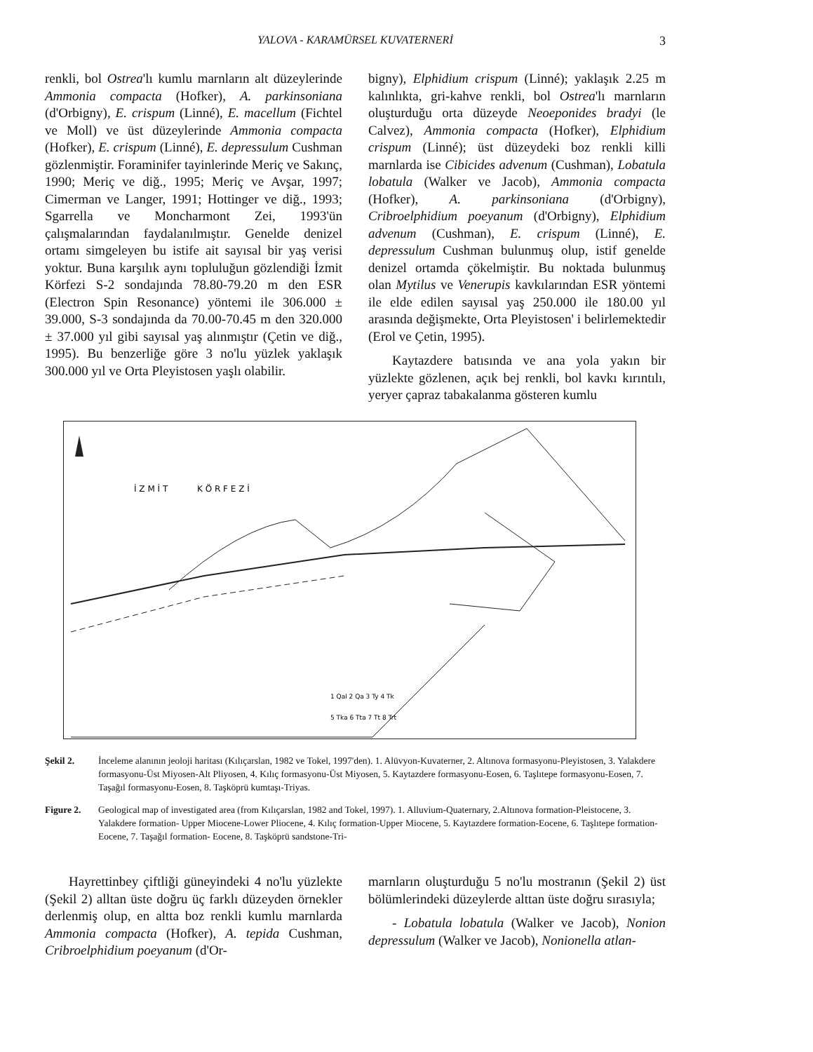YALOVA - KARAMÜRSEL KUVATERNERİ
3
renkli, bol Ostrea'lı kumlu marnların alt düzeylerinde Ammonia compacta (Hofker), A. parkinsoniana (d'Orbigny), E. crispum (Linné), E. macellum (Fichtel ve Moll) ve üst düzeylerinde Ammonia compacta (Hofker), E. crispum (Linné), E. depressulum Cushman gözlenmiştir. Foraminifer tayinlerinde Meriç ve Sakınç, 1990; Meriç ve diğ., 1995; Meriç ve Avşar, 1997; Cimerman ve Langer, 1991; Hottinger ve diğ., 1993; Sgarrella ve Moncharmont Zei, 1993'ün çalışmalarından faydalanılmıştır. Genelde denizel ortamı simgeleyen bu istife ait sayısal bir yaş verisi yoktur. Buna karşılık aynı topluluğun gözlendiği İzmit Körfezi S-2 sondajında 78.80-79.20 m den ESR (Electron Spin Resonance) yöntemi ile 306.000 ± 39.000, S-3 sondajında da 70.00-70.45 m den 320.000 ± 37.000 yıl gibi sayısal yaş alınmıştır (Çetin ve diğ., 1995). Bu benzerliğe göre 3 no'lu yüzlek yaklaşık 300.000 yıl ve Orta Pleyistosen yaşlı olabilir.
bigny), Elphidium crispum (Linné); yaklaşık 2.25 m kalınlıkta, gri-kahve renkli, bol Ostrea'lı marnların oluşturduğu orta düzeyde Neoeponides bradyi (le Calvez), Ammonia compacta (Hofker), Elphidium crispum (Linné); üst düzeydeki boz renkli killi marnlarda ise Cibicides advenum (Cushman), Lobatula lobatula (Walker ve Jacob), Ammonia compacta (Hofker), A. parkinsoniana (d'Orbigny), Cribroelphidium poeyanum (d'Orbigny), Elphidium advenum (Cushman), E. crispum (Linné), E. depressulum Cushman bulunmuş olup, istif genelde denizel ortamda çökelmiştir. Bu noktada bulunmuş olan Mytilus ve Venerupis kavkılarından ESR yöntemi ile elde edilen sayısal yaş 250.000 ile 180.00 yıl arasında değişmekte, Orta Pleyistosen' i belirlemektedir (Erol ve Çetin, 1995).
Kaytazdere batısında ve ana yola yakın bir yüzlekte gözlenen, açık bej renkli, bol kavkı kırıntılı, yeryer çapraz tabakalanma gösteren kumlu
İ Z M İ T
K Ö R F E Z İ
1 Qal 2 Qa 3 Ty 4 Tk
5 Tka 6 Tta 7 Tt 8 Trt
Şekil 2. İnceleme alanının jeoloji haritası (Kılıçarslan, 1982 ve Tokel, 1997'den). 1. Alüvyon-Kuvaterner, 2. Altınova formasyonu-Pleyistosen, 3. Yalakdere formasyonu-Üst Miyosen-Alt Pliyosen, 4. Kılıç formasyonu-Üst Miyosen, 5. Kaytazdere formasyonu-Eosen, 6. Taşlıtepe formasyonu-Eosen, 7. Taşağıl formasyonu-Eosen, 8. Taşköprü kumtaşı-Triyas.
Figure 2. Geological map of investigated area (from Kılıçarslan, 1982 and Tokel, 1997). 1. Alluvium-Quaternary, 2.Altınova formation-Pleistocene, 3. Yalakdere formation- Upper Miocene-Lower Pliocene, 4. Kılıç formation-Upper Miocene, 5. Kaytazdere formation-Eocene, 6. Taşlıtepe formation-Eocene, 7. Taşağıl formation- Eocene, 8. Taşköprü sandstone-Tri-
Hayrettinbey çiftliği güneyindeki 4 no'lu yüzlekte (Şekil 2) alltan üste doğru üç farklı düzeyden örnekler derlenmiş olup, en altta boz renkli kumlu marnlarda Ammonia compacta (Hofker), A. tepida Cushman, Cribroelphidium poeyanum (d'Or-
marnların oluşturduğu 5 no'lu mostranın (Şekil 2) üst bölümlerindeki düzeylerde alttan üste doğru sırasıyla;
- Lobatula lobatula (Walker ve Jacob), Nonion depressulum (Walker ve Jacob), Nonionella atlan-